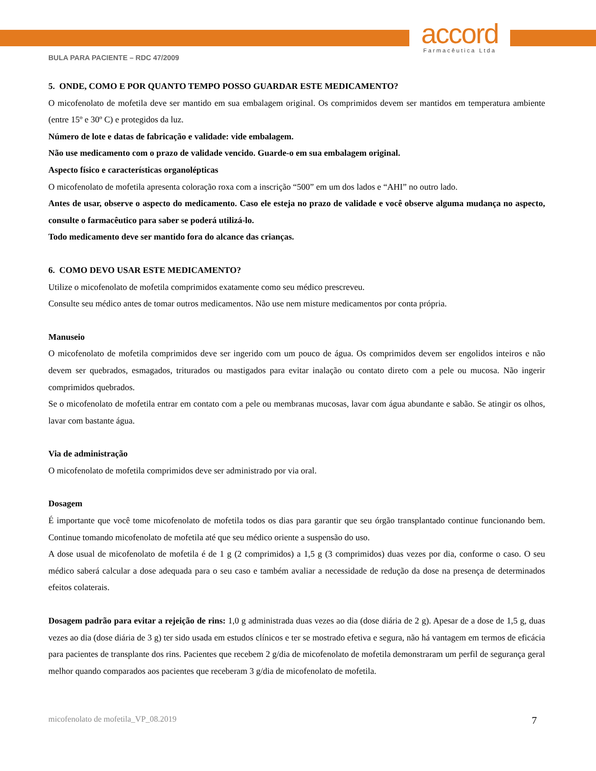accord
Farmacêutica Ltda
BULA PARA PACIENTE – RDC 47/2009
5. ONDE, COMO E POR QUANTO TEMPO POSSO GUARDAR ESTE MEDICAMENTO?
O micofenolato de mofetila deve ser mantido em sua embalagem original. Os comprimidos devem ser mantidos em temperatura ambiente (entre 15º e 30º C) e protegidos da luz.
Número de lote e datas de fabricação e validade: vide embalagem.
Não use medicamento com o prazo de validade vencido. Guarde-o em sua embalagem original.
Aspecto físico e características organolépticas
O micofenolato de mofetila apresenta coloração roxa com a inscrição “500” em um dos lados e “AHI” no outro lado.
Antes de usar, observe o aspecto do medicamento. Caso ele esteja no prazo de validade e você observe alguma mudança no aspecto, consulte o farmacêutico para saber se poderá utilizá-lo.
Todo medicamento deve ser mantido fora do alcance das crianças.
6. COMO DEVO USAR ESTE MEDICAMENTO?
Utilize o micofenolato de mofetila comprimidos exatamente como seu médico prescreveu.
Consulte seu médico antes de tomar outros medicamentos. Não use nem misture medicamentos por conta própria.
Manuseio
O micofenolato de mofetila comprimidos deve ser ingerido com um pouco de água. Os comprimidos devem ser engolidos inteiros e não devem ser quebrados, esmagados, triturados ou mastigados para evitar inalação ou contato direto com a pele ou mucosa. Não ingerir comprimidos quebrados.
Se o micofenolato de mofetila entrar em contato com a pele ou membranas mucosas, lavar com água abundante e sabão. Se atingir os olhos, lavar com bastante água.
Via de administração
O micofenolato de mofetila comprimidos deve ser administrado por via oral.
Dosagem
É importante que você tome micofenolato de mofetila todos os dias para garantir que seu órgão transplantado continue funcionando bem. Continue tomando micofenolato de mofetila até que seu médico oriente a suspensão do uso.
A dose usual de micofenolato de mofetila é de 1 g (2 comprimidos) a 1,5 g (3 comprimidos) duas vezes por dia, conforme o caso. O seu médico saberá calcular a dose adequada para o seu caso e também avaliar a necessidade de redução da dose na presença de determinados efeitos colaterais.
Dosagem padrão para evitar a rejeição de rins: 1,0 g administrada duas vezes ao dia (dose diária de 2 g). Apesar de a dose de 1,5 g, duas vezes ao dia (dose diária de 3 g) ter sido usada em estudos clínicos e ter se mostrado efetiva e segura, não há vantagem em termos de eficácia para pacientes de transplante dos rins. Pacientes que recebem 2 g/dia de micofenolato de mofetila demonstraram um perfil de segurança geral melhor quando comparados aos pacientes que receberam 3 g/dia de micofenolato de mofetila.
micofenolato de mofetila_VP_08.2019 7